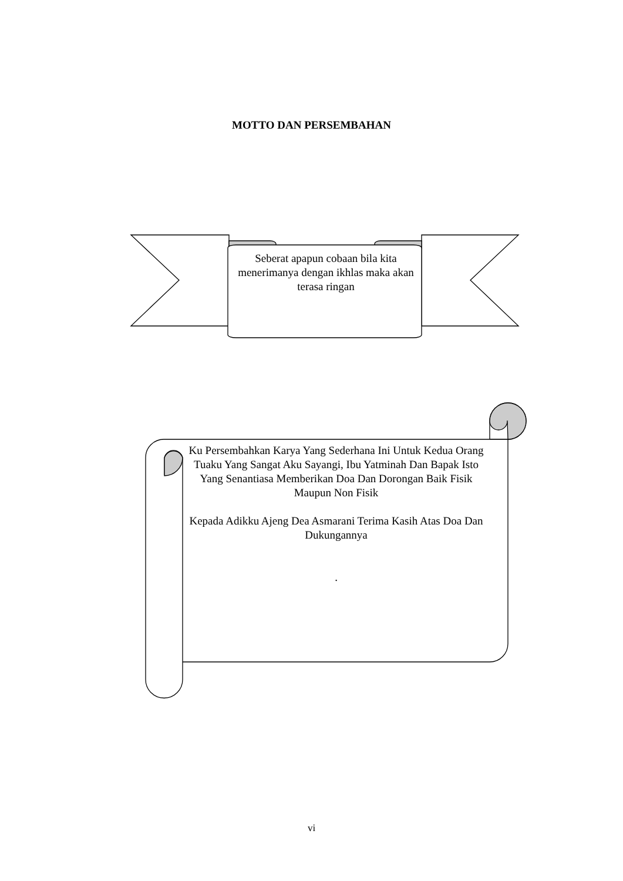MOTTO DAN PERSEMBAHAN
Seberat apapun cobaan bila kita menerimanya dengan ikhlas maka akan terasa ringan
Ku Persembahkan Karya Yang Sederhana Ini Untuk Kedua Orang Tuaku Yang Sangat Aku Sayangi, Ibu Yatminah Dan Bapak Isto Yang Senantiasa Memberikan Doa Dan Dorongan Baik Fisik Maupun Non Fisik
Kepada Adikku Ajeng Dea Asmarani Terima Kasih Atas Doa Dan Dukungannya
.
vi